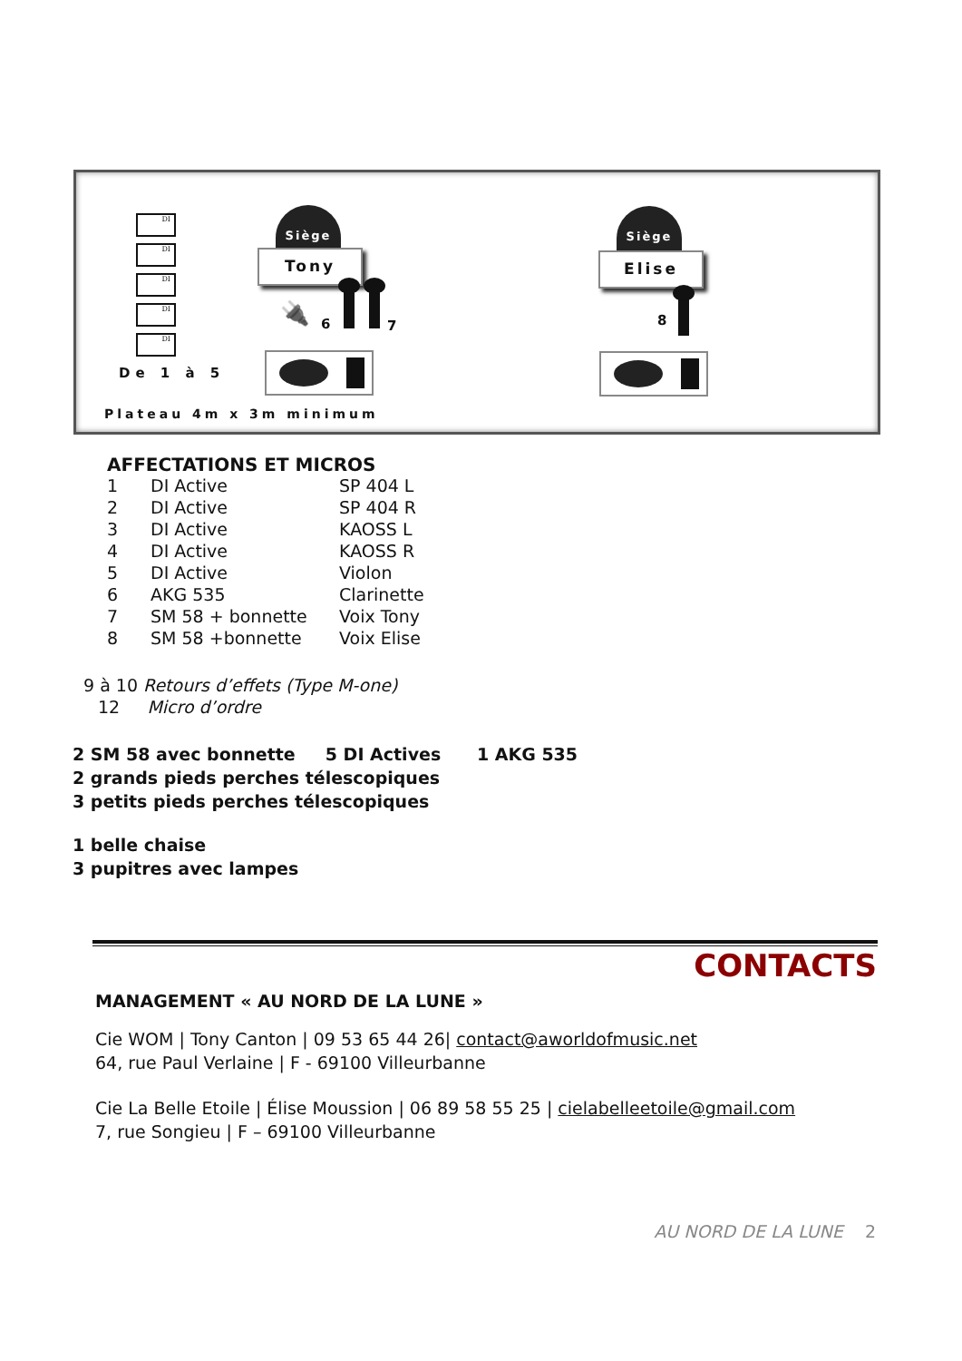DI
DI
DI
DI
DI
De 1 à 5
🔌
Siège
Tony
6 7
Siège
Elise
8
Plateau 4m x 3m minimum
AFFECTATIONS ET MICROS
| 1 | DI Active | SP 404 L |
| 2 | DI Active | SP 404 R |
| 3 | DI Active | KAOSS L |
| 4 | DI Active | KAOSS R |
| 5 | DI Active | Violon |
| 6 | AKG 535 | Clarinette |
| 7 | SM 58 + bonnette | Voix Tony |
| 8 | SM 58 +bonnette | Voix Elise |
9 à 10 Retours d’effets (Type M-one)
12 Micro d’ordre
2 SM 58 avec bonnette 5 DI Actives 1 AKG 535
2 grands pieds perches télescopiques
3 petits pieds perches télescopiques
1 belle chaise
3 pupitres avec lampes
CONTACTS
MANAGEMENT « AU NORD DE LA LUNE »
Cie WOM | Tony Canton | 09 53 65 44 26| contact@aworldofmusic.net
64, rue Paul Verlaine | F - 69100 Villeurbanne
Cie La Belle Etoile | Élise Moussion | 06 89 58 55 25 | cielabelleetoile@gmail.com
7, rue Songieu | F – 69100 Villeurbanne
AU NORD DE LA LUNE 2